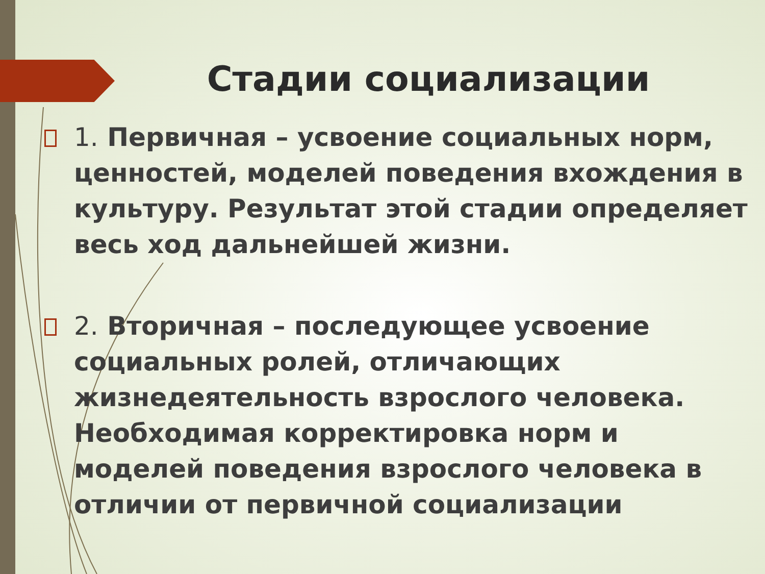Стадии социализации
1. Первичная – усвоение социальных норм, ценностей, моделей поведения вхождения в культуру. Результат этой стадии определяет весь ход дальнейшей жизни.
2. Вторичная – последующее усвоение социальных ролей, отличающих жизнедеятельность взрослого человека. Необходимая корректировка норм и моделей поведения взрослого человека в отличии от первичной социализации